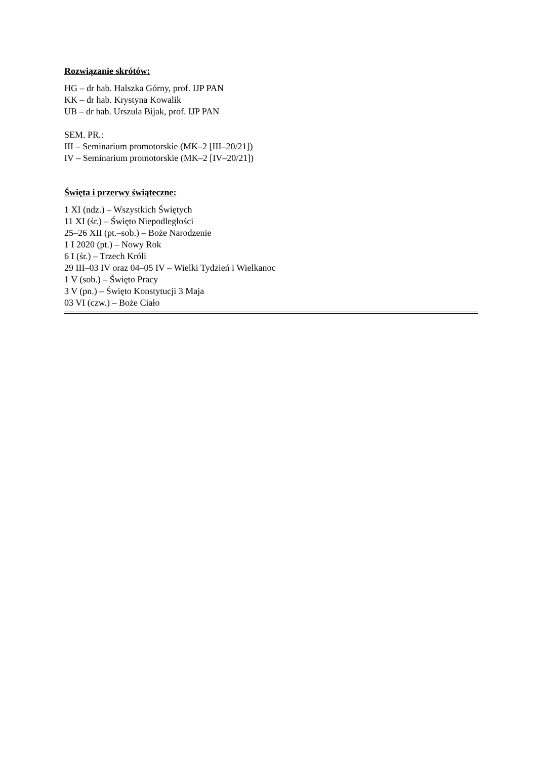Rozwiązanie skrótów:
HG – dr hab. Halszka Górny, prof. IJP PAN
KK – dr hab. Krystyna Kowalik
UB – dr hab. Urszula Bijak, prof. IJP PAN
SEM. PR.:
III – Seminarium promotorskie (MK–2 [III–20/21])
IV – Seminarium promotorskie (MK–2 [IV–20/21])
Święta i przerwy świąteczne:
1 XI (ndz.) – Wszystkich Świętych
11 XI (śr.) – Święto Niepodległości
25–26 XII (pt.–sob.) – Boże Narodzenie
1 I 2020 (pt.) – Nowy Rok
6 I (śr.) – Trzech Króli
29 III–03 IV oraz 04–05 IV – Wielki Tydzień i Wielkanoc
1 V (sob.) – Święto Pracy
3 V (pn.) – Święto Konstytucji 3 Maja
03 VI (czw.) – Boże Ciało